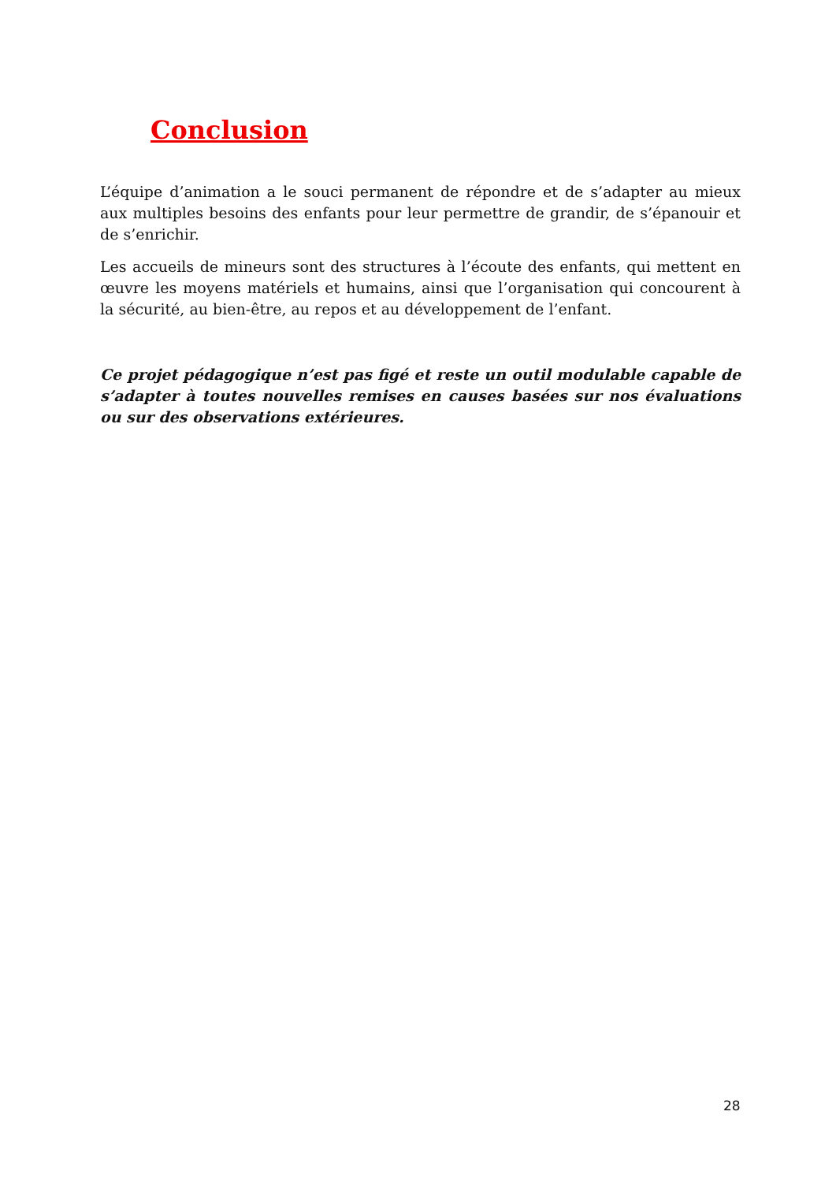Conclusion
L’équipe d’animation a le souci permanent de répondre et de s’adapter au mieux aux multiples besoins des enfants pour leur permettre de grandir, de s’épanouir et de s’enrichir.
Les accueils de mineurs sont des structures à l’écoute des enfants, qui mettent en œuvre les moyens matériels et humains, ainsi que l’organisation qui concourent à la sécurité, au bien-être, au repos et au développement de l’enfant.
Ce projet pédagogique n’est pas figé et reste un outil modulable capable de s’adapter à toutes nouvelles remises en causes basées sur nos évaluations ou sur des observations extérieures.
28